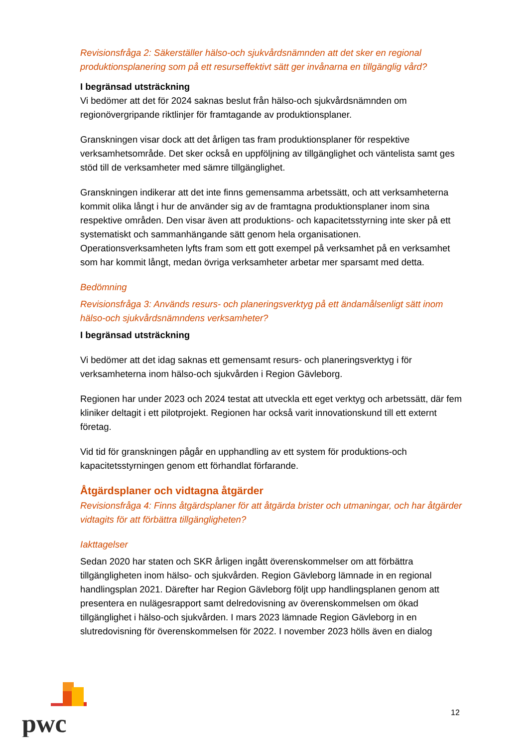Revisionsfråga 2: Säkerställer hälso-och sjukvårdsnämnden att det sker en regional produktionsplanering som på ett resurseffektivt sätt ger invånarna en tillgänglig vård?
I begränsad utsträckning
Vi bedömer att det för 2024 saknas beslut från hälso-och sjukvårdsnämnden om regionövergripande riktlinjer för framtagande av produktionsplaner.
Granskningen visar dock att det årligen tas fram produktionsplaner för respektive verksamhetsområde. Det sker också en uppföljning av tillgänglighet och väntelista samt ges stöd till de verksamheter med sämre tillgänglighet.
Granskningen indikerar att det inte finns gemensamma arbetssätt, och att verksamheterna kommit olika långt i hur de använder sig av de framtagna produktionsplaner inom sina respektive områden. Den visar även att produktions- och kapacitetsstyrning inte sker på ett systematiskt och sammanhängande sätt genom hela organisationen. Operationsverksamheten lyfts fram som ett gott exempel på verksamhet på en verksamhet som har kommit långt, medan övriga verksamheter arbetar mer sparsamt med detta.
Bedömning
Revisionsfråga 3: Används resurs- och planeringsverktyg på ett ändamålsenligt sätt inom hälso-och sjukvårdsnämndens verksamheter?
I begränsad utsträckning
Vi bedömer att det idag saknas ett gemensamt resurs- och planeringsverktyg i för verksamheterna inom hälso-och sjukvården i Region Gävleborg.
Regionen har under 2023 och 2024 testat att utveckla ett eget verktyg och arbetssätt, där fem kliniker deltagit i ett pilotprojekt. Regionen har också varit innovationskund till ett externt företag.
Vid tid för granskningen pågår en upphandling av ett system för produktions-och kapacitetsstyrningen genom ett förhandlat förfarande.
Åtgärdsplaner och vidtagna åtgärder
Revisionsfråga 4: Finns åtgärdsplaner för att åtgärda brister och utmaningar, och har åtgärder vidtagits för att förbättra tillgängligheten?
Iakttagelser
Sedan 2020 har staten och SKR årligen ingått överenskommelser om att förbättra tillgängligheten inom hälso- och sjukvården. Region Gävleborg lämnade in en regional handlingsplan 2021. Därefter har Region Gävleborg följt upp handlingsplanen genom att presentera en nulägesrapport samt delredovisning av överenskommelsen om ökad tillgänglighet i hälso-och sjukvården. I mars 2023 lämnade Region Gävleborg in en slutredovisning för överenskommelsen för 2022. I november 2023 hölls även en dialog
pwc
12